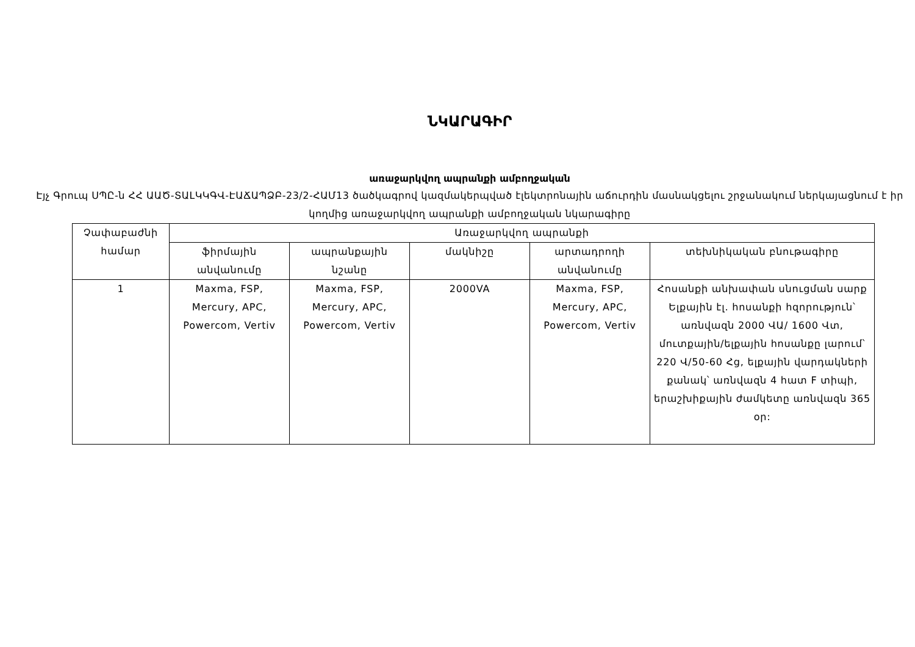ՆԿԱՐԱԳԻՐ
առաջարկվող ապրանքի ամբողջական
Էյչ Գրուպ ՍՊԸ-ն ՀՀ ԱԱԾ-ՏԱԼԿԿԳՎ-ԷԱՃԱՊՁԲ-23/2-ՀԱՄ13 ծածկագրով կազմակերպված էլեկտրոնային աճուրդին մասնակցելու շրջանակում ներկայացնում է իր կողմից առաջարկվող ապրանքի ամբողջական նկարագիրը
| Չափաբաժնի համար | Առաջարկվող ապրանքի | | | | |
| --- | --- | --- | --- | --- | --- |
| | ֆիրմային անվանումը | ապրանքային նշանը | մակնիշը | արտադրողի անվանումը | տեխնիկական բնութագիրը |
| 1 | Maxma, FSP, Mercury, APC, Powercom, Vertiv | Maxma, FSP, Mercury, APC, Powercom, Vertiv | 2000VA | Maxma, FSP, Mercury, APC, Powercom, Vertiv | Հոսանքի անխափան սնուցման սարք Ելքային էլ. հոսանքի հզորություն՝ առնվազն 2000 ՎԱ/ 1600 Վտ, մուտքային/ելքային հոսանքը լարում՝ 220 Վ/50-60 Հց, ելքային վարդակների քանակ՝ առնվազն 4 հատ F տիպի, երաշխիքային ժամկետը առնվազն 365 օր: |